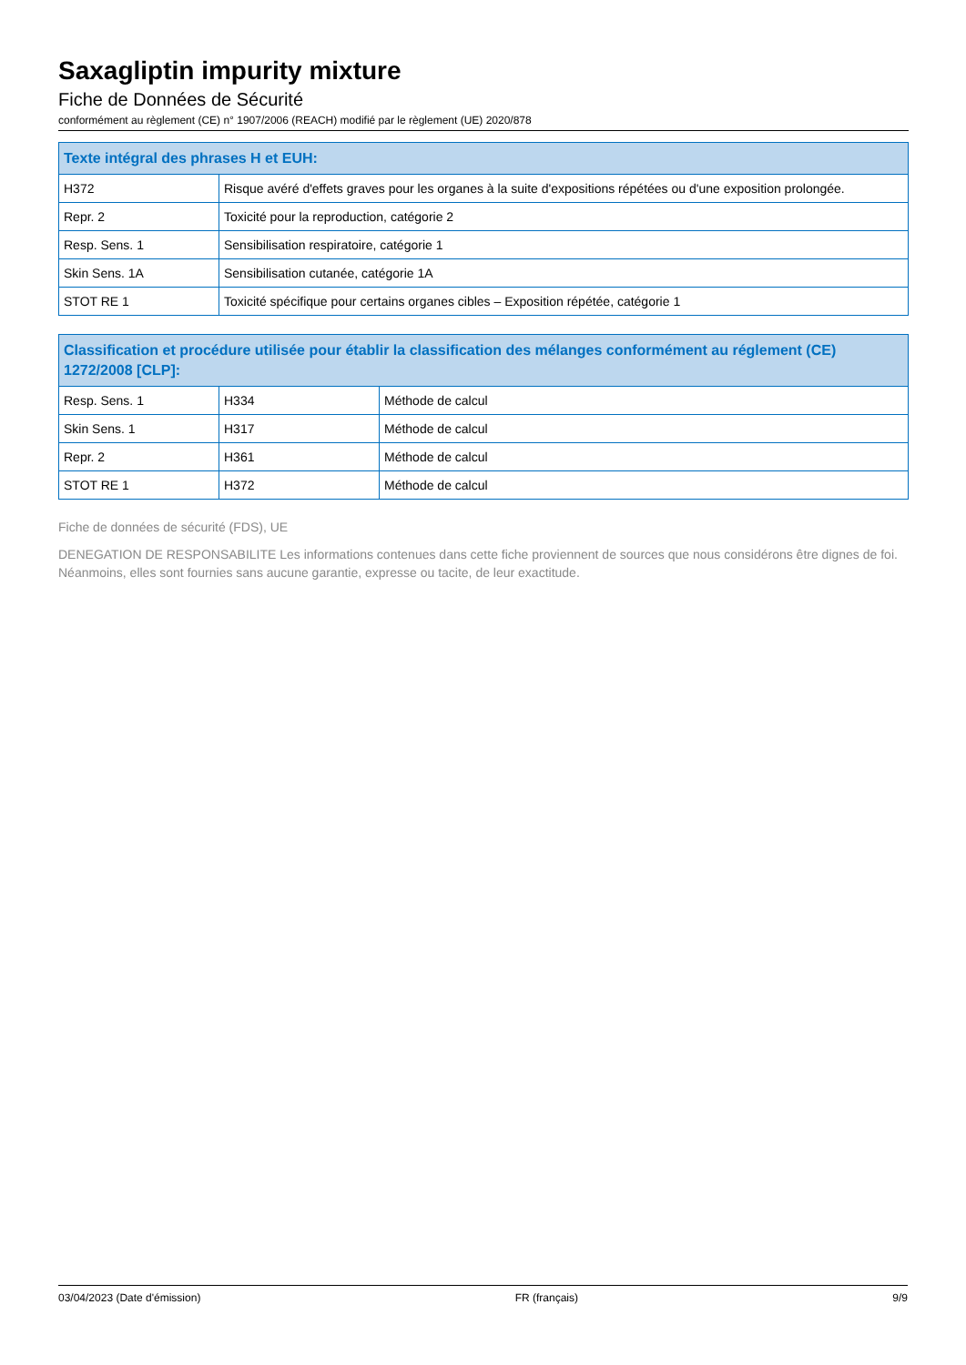Saxagliptin impurity mixture
Fiche de Données de Sécurité
conformément au règlement (CE) n° 1907/2006 (REACH) modifié par le règlement (UE) 2020/878
| Texte intégral des phrases H et EUH: | |
| --- | --- |
| H372 | Risque avéré d'effets graves pour les organes à la suite d'expositions répétées ou d'une exposition prolongée. |
| Repr. 2 | Toxicité pour la reproduction, catégorie 2 |
| Resp. Sens. 1 | Sensibilisation respiratoire, catégorie 1 |
| Skin Sens. 1A | Sensibilisation cutanée, catégorie 1A |
| STOT RE 1 | Toxicité spécifique pour certains organes cibles – Exposition répétée, catégorie 1 |
| Classification et procédure utilisée pour établir la classification des mélanges conformément au réglement (CE) 1272/2008 [CLP]: | | |
| --- | --- | --- |
| Resp. Sens. 1 | H334 | Méthode de calcul |
| Skin Sens. 1 | H317 | Méthode de calcul |
| Repr. 2 | H361 | Méthode de calcul |
| STOT RE 1 | H372 | Méthode de calcul |
Fiche de données de sécurité (FDS), UE
DENEGATION DE RESPONSABILITE Les informations contenues dans cette fiche proviennent de sources que nous considérons être dignes de foi. Néanmoins, elles sont fournies sans aucune garantie, expresse ou tacite, de leur exactitude.
03/04/2023 (Date d'émission) FR (français) 9/9